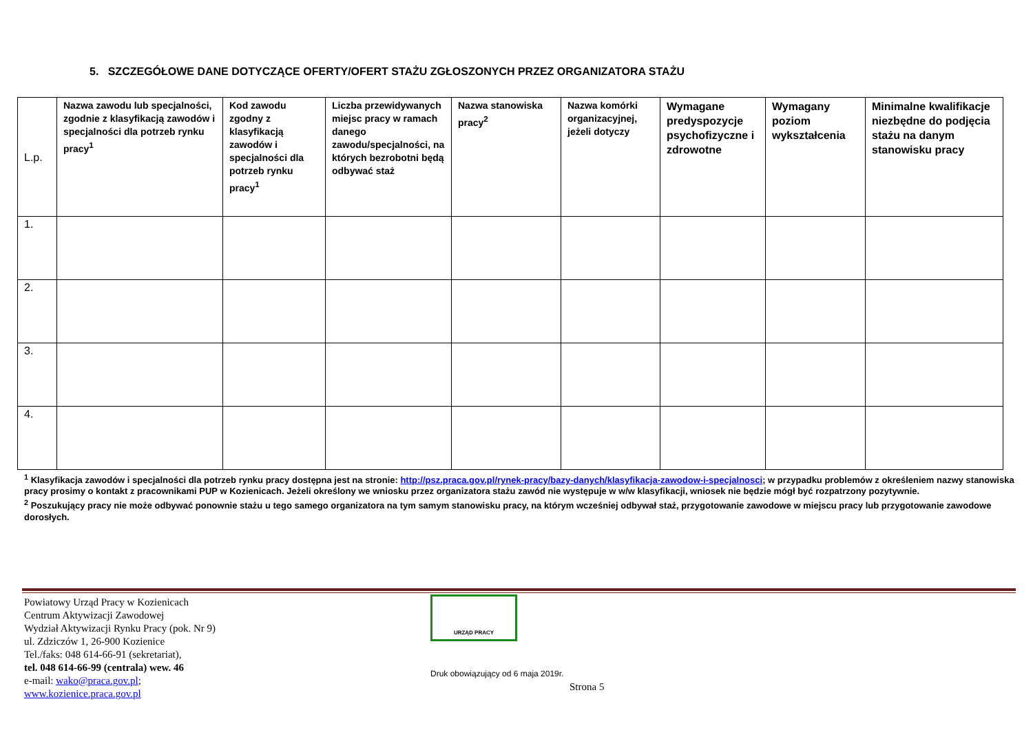5. SZCZEGÓŁOWE DANE DOTYCZĄCE OFERTY/OFERT STAŻU ZGŁOSZONYCH PRZEZ ORGANIZATORA STAŻU
| L.p. | Nazwa zawodu lub specjalności, zgodnie z klasyfikacją zawodów i specjalności dla potrzeb rynku pracy<sup>1</sup> | Kod zawodu zgodny z klasyfikacją zawodów i specjalności dla potrzeb rynku pracy<sup>1</sup> | Liczba przewidywanych miejsc pracy w ramach danego zawodu/specjalności, na których bezrobotni będą odbywać staż | Nazwa stanowiska pracy<sup>2</sup> | Nazwa komórki organizacyjnej, jeżeli dotyczy | Wymagane predyspozycje psychofizyczne i zdrowotne | Wymagany poziom wykształcenia | Minimalne kwalifikacje niezbędne do podjęcia stażu na danym stanowisku pracy |
| --- | --- | --- | --- | --- | --- | --- | --- | --- |
| 1. | | | | | | | | |
| 2. | | | | | | | | |
| 3. | | | | | | | | |
| 4. | | | | | | | | |
<sup>1</sup> Klasyfikacja zawodów i specjalności dla potrzeb rynku pracy dostępna jest na stronie: http://psz.praca.gov.pl/rynek-pracy/bazy-danych/klasyfikacja-zawodow-i-specjalnosci; w przypadku problemów z określeniem nazwy stanowiska pracy prosimy o kontakt z pracownikami PUP w Kozienicach. Jeżeli określony we wniosku przez organizatora stażu zawód nie występuje w w/w klasyfikacji, wniosek nie będzie mógł być rozpatrzony pozytywnie.
<sup>2</sup> Poszukujący pracy nie może odbywać ponownie stażu u tego samego organizatora na tym samym stanowisku pracy, na którym wcześniej odbywał staż, przygotowanie zawodowe w miejscu pracy lub przygotowanie zawodowe dorosłych.
Powiatowy Urząd Pracy w Kozienicach
Centrum Aktywizacji Zawodowej
Wydział Aktywizacji Rynku Pracy (pok. Nr 9)
ul. Zdziczów 1, 26-900 Kozienice
Tel./faks: 048 614-66-91 (sekretariat),
tel. 048 614-66-99 (centrala) wew. 46
e-mail: wako@praca.gov.pl; www.kozienice.praca.gov.pl
URZĄD PRACY
Druk obowiązujący od 6 maja 2019r.
Strona 5